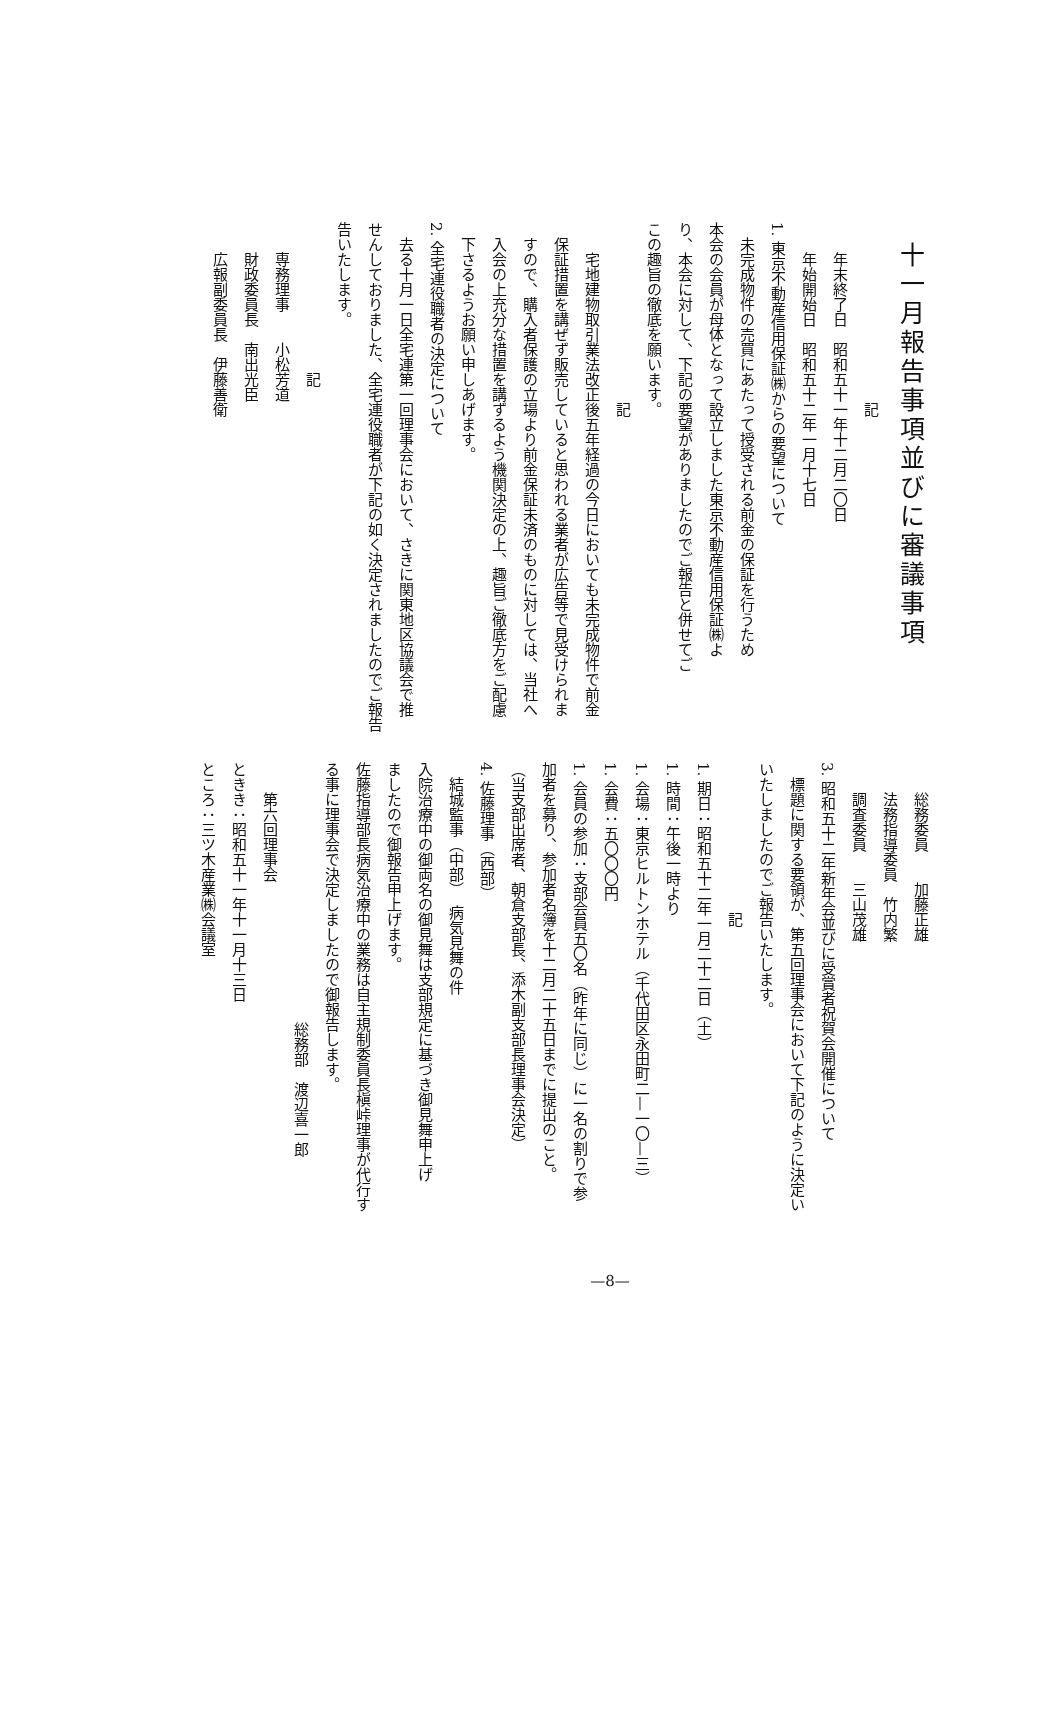十一月報告事項並びに審議事項
記
年末終了日　昭和五十一年十二月二〇日
年始開始日　昭和五十二年一月十七日
1. 東京不動産信用保証㈱からの要望について
未完成物件の売買にあたって授受される前金の保証を行うため
本会の会員が母体となって設立しました東京不動産信用保証㈱よ
り、本会に対して、下記の要望がありましたのでご報告と併せてご
この趣旨の徹底を願います。
記
宅地建物取引業法改正後五年経過の今日においても未完成物件で前金
保証措置を講ぜず販売していると思われる業者が広告等で見受けられま
すので、購入者保護の立場より前金保証未済のものに対しては、当社へ
入会の上充分な措置を講ずるよう機関決定の上、趣旨ご徹底方をご配慮
下さるようお願い申しあげます。
2. 全宅連役職者の決定について
去る十月一日全宅連第一回理事会において、さきに関東地区協議会で推
せんしておりました、全宅連役職者が下記の如く決定されましたのでご報告
告いたします。
記
専務理事　　小松芳道
財政委員長　南出光臣
広報副委員長　伊藤善衛
総務委員　　加藤正雄
法務指導委員　竹内繁
調査委員　　三山茂雄
3. 昭和五十二年新年会並びに受賞者祝賀会開催について
標題に関する要領が、第五回理事会において下記のように決定い
いたしましたのでご報告いたします。
記
1. 期日：昭和五十二年一月二十二日（土）
1. 時間：午後一時より
1. 会場：東京ヒルトンホテル（千代田区永田町二—一〇—三）
1. 会費：五〇〇〇円
1. 会員の参加：支部会員五〇名（昨年に同じ）に一名の割りで参
加者を募り、参加者名簿を十二月二十五日までに提出のこと。
（当支部出席者、朝倉支部長、添木副支部長理事会決定）
4. 佐藤理事（西部）
結城監事（中部）　病気見舞の件
入院治療中の御両名の御見舞は支部規定に基づき御見舞申上げ
ましたので御報告申上げます。
佐藤指導部長病気治療中の業務は自主規制委員長槇峠理事が代行す
る事に理事会で決定しましたので御報告します。
総務部　渡辺喜一郎
第六回理事会
ときき：昭和五十一年十一月十三日
ところ：三ツ木産業㈱会議室
—8—